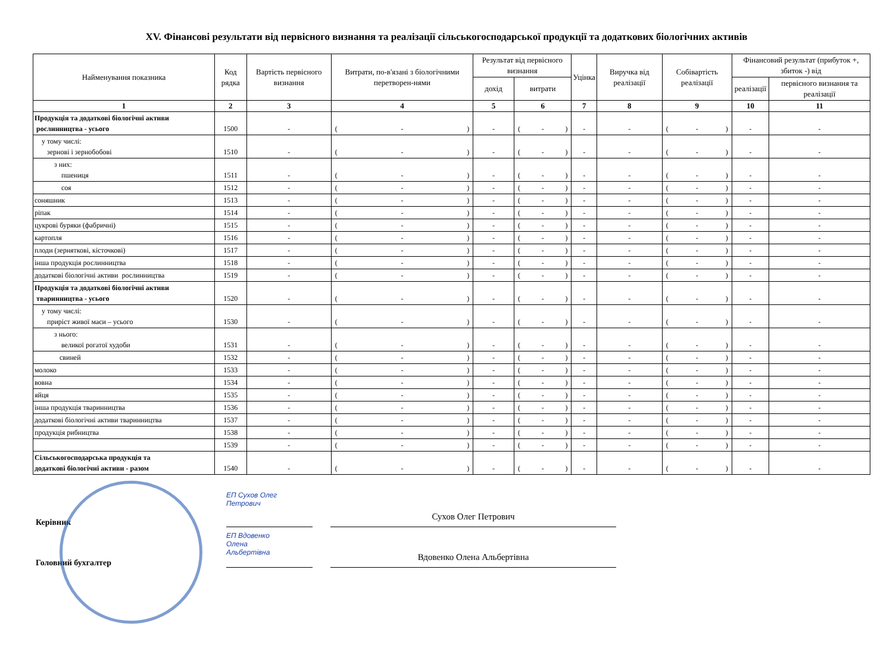XV. Фінансові результати від первісного визнання та реалізації сільськогосподарської продукції та додаткових біологічних активів
| Найменування показника | Код рядка | Вартість первісного визнання | Витрати, по-в'язані з біологічними перетворен-нями | Результат від первісного визнання | | Уцінка | Виручка від реалізації | Собівартість реалізації | Фінансовий результат (прибуток +, збиток -) від | |
| --- | --- | --- | --- | --- | --- | --- | --- | --- | --- | --- |
| | | | | дохід | витрати | | | | реалізації | первісного визнання та реалізації |
| 1 | 2 | 3 | 4 | 5 | 6 | 7 | 8 | 9 | 10 | 11 |
| Продукція та додаткові біологічні активи рослинництва - усього | 1500 | - | ( - ) | - | ( - ) | - | - | ( - ) | - | - |
| у тому числі: зернові і зернобобові | 1510 | - | ( - ) | - | ( - ) | - | - | ( - ) | - | - |
| з них: пшениця | 1511 | - | ( - ) | - | ( - ) | - | - | ( - ) | - | - |
| соя | 1512 | - | ( - ) | - | ( - ) | - | - | ( - ) | - | - |
| соняшник | 1513 | - | ( - ) | - | ( - ) | - | - | ( - ) | - | - |
| ріпак | 1514 | - | ( - ) | - | ( - ) | - | - | ( - ) | - | - |
| цукрові буряки (фабричні) | 1515 | - | ( - ) | - | ( - ) | - | - | ( - ) | - | - |
| картопля | 1516 | - | ( - ) | - | ( - ) | - | - | ( - ) | - | - |
| плоди (зерняткові, кісточкові) | 1517 | - | ( - ) | - | ( - ) | - | - | ( - ) | - | - |
| інша продукція рослинництва | 1518 | - | ( - ) | - | ( - ) | - | - | ( - ) | - | - |
| додаткові біологічні активи рослинництва | 1519 | - | ( - ) | - | ( - ) | - | - | ( - ) | - | - |
| Продукція та додаткові біологічні активи тваринництва - усього | 1520 | - | ( - ) | - | ( - ) | - | - | ( - ) | - | - |
| у тому числі: приріст живої маси – усього | 1530 | - | ( - ) | - | ( - ) | - | - | ( - ) | - | - |
| з нього: великої рогатої худоби | 1531 | - | ( - ) | - | ( - ) | - | - | ( - ) | - | - |
| свиней | 1532 | - | ( - ) | - | ( - ) | - | - | ( - ) | - | - |
| молоко | 1533 | - | ( - ) | - | ( - ) | - | - | ( - ) | - | - |
| вовна | 1534 | - | ( - ) | - | ( - ) | - | - | ( - ) | - | - |
| яйця | 1535 | - | ( - ) | - | ( - ) | - | - | ( - ) | - | - |
| інша продукція тваринництва | 1536 | - | ( - ) | - | ( - ) | - | - | ( - ) | - | - |
| додаткові біологічні активи тваринництва | 1537 | - | ( - ) | - | ( - ) | - | - | ( - ) | - | - |
| продукція рибництва | 1538 | - | ( - ) | - | ( - ) | - | - | ( - ) | - | - |
| | 1539 | - | ( - ) | - | ( - ) | - | - | ( - ) | - | - |
| Сільськогосподарська продукція та додаткові біологічні активи - разом | 1540 | - | ( - ) | - | ( - ) | - | - | ( - ) | - | - |
Керівник
ЕП Сухов Олег
Петрович
Сухов Олег Петрович
Головний бухгалтер
ЕП Вдовенко
Олена
Альбертівна
Вдовенко Олена Альбертівна